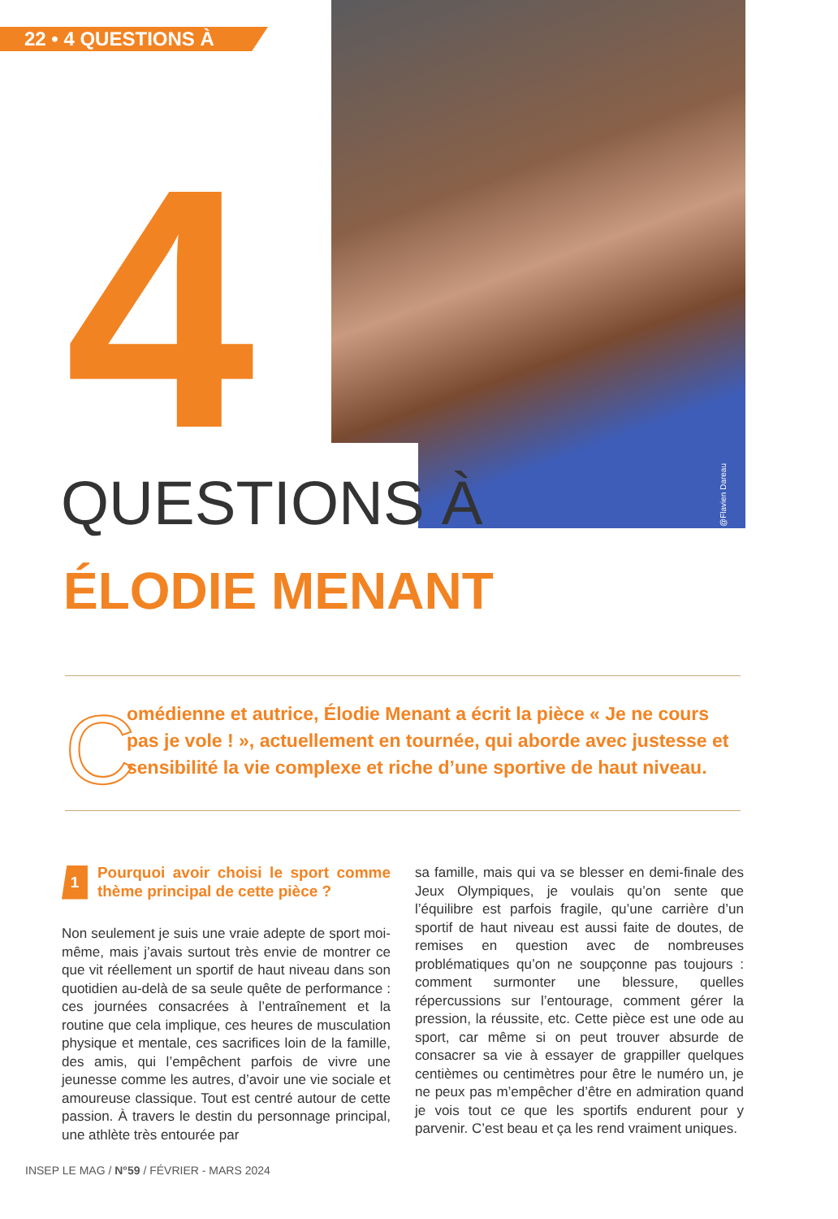22 • 4 QUESTIONS À
@Flavien Dareau
4
QUESTIONS À
ÉLODIE MENANT
C
omédienne et autrice, Élodie Menant a écrit la pièce « Je ne cours pas je vole ! », actuellement en tournée, qui aborde avec justesse et sensibilité la vie complexe et riche d’une sportive de haut niveau.
1 Pourquoi avoir choisi le sport comme thème principal de cette pièce ?
Non seulement je suis une vraie adepte de sport moi-même, mais j’avais surtout très envie de montrer ce que vit réellement un sportif de haut niveau dans son quotidien au-delà de sa seule quête de performance : ces journées consacrées à l’entraînement et la routine que cela implique, ces heures de musculation physique et mentale, ces sacrifices loin de la famille, des amis, qui l’empêchent parfois de vivre une jeunesse comme les autres, d’avoir une vie sociale et amoureuse classique. Tout est centré autour de cette passion. À travers le destin du personnage principal, une athlète très entourée par
sa famille, mais qui va se blesser en demi-finale des Jeux Olympiques, je voulais qu’on sente que l’équilibre est parfois fragile, qu’une carrière d’un sportif de haut niveau est aussi faite de doutes, de remises en question avec de nombreuses problématiques qu’on ne soupçonne pas toujours : comment surmonter une blessure, quelles répercussions sur l’entourage, comment gérer la pression, la réussite, etc. Cette pièce est une ode au sport, car même si on peut trouver absurde de consacrer sa vie à essayer de grappiller quelques centièmes ou centimètres pour être le numéro un, je ne peux pas m’empêcher d’être en admiration quand je vois tout ce que les sportifs endurent pour y parvenir. C’est beau et ça les rend vraiment uniques.
INSEP LE MAG / N°59 / FÉVRIER - MARS 2024